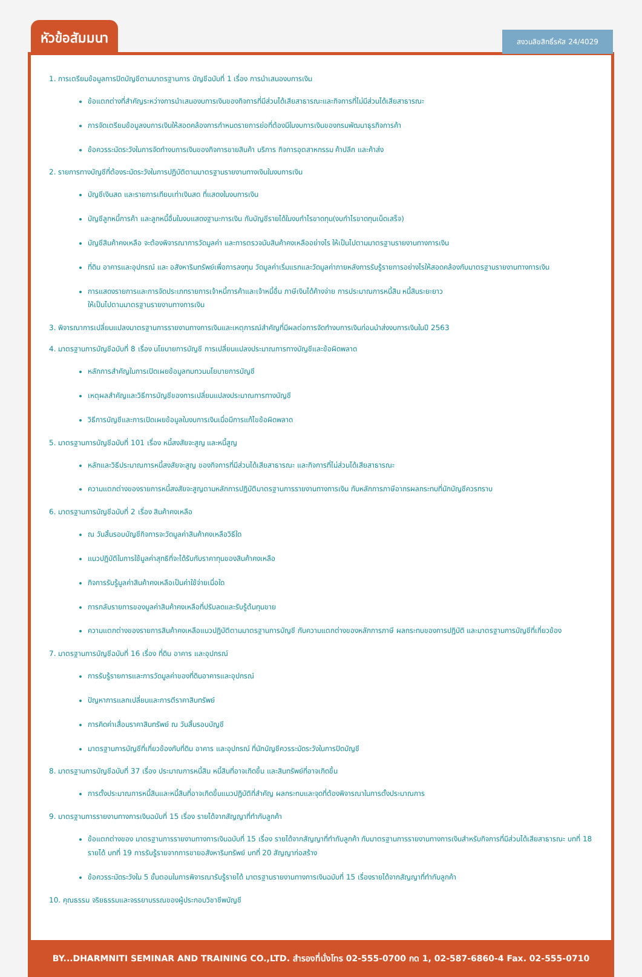หัวข้อสัมมนา สงวนลิขสิทธิ์รหัส 24/4029
1. การเตรียมข้อมูลการปิดบัญชีตามมาตรฐานการ บัญชีฉบับที่ 1 เรื่อง การนำเสนองบการเงิน
ข้อแตกต่างที่สำคัญระหว่างการนำเสนองบการเงินของกิจการที่มีส่วนได้เสียสาธารณะและกิจการที่ไม่มีส่วนได้เสียสาธารณะ
การจัดเตรียมข้อมูลงบการเงินให้สอดคล้องการกำหนดรายการย่อที่ต้องมีในงบการเงินของกรมพัฒนาธุรกิจการค้า
ข้อควรระมัดระวังในการจัดทำงบการเงินของกิจการขายสินค้า บริการ กิจการอุตสาหกรรม ค้าปลีก และค้าส่ง
2. รายการทางบัญชีที่ต้องระมัดระวังในการปฏิบัติตามมาตรฐานรายงานทางเงินในงบการเงิน
บัญชีเงินสด และรายการเทียบเท่าเงินสด ที่แสดงในงบการเงิน
บัญชีลูกหนี้การค้า และลูกหนี้อื่นในงบแสดงฐานะการเงิน กับบัญชีรายได้ในงบกำไรขาดทุน(งบกำไรขาดทุนเบ็ดเสร็จ)
บัญชีสินค้าคงเหลือ จะต้องพิจารณาการวัดมูลค่า และการตรวจนับสินค้าคงเหลืออย่างไร ให้เป็นไปตามมาตรฐานรายงานทางการเงิน
ที่ดิน อาคารและอุปกรณ์ และ อสังหาริมทรัพย์เพื่อการลงทุน วัดมูลค่าเริ่มแรกและวัดมูลค่าภายหลังการรับรู้รายการอย่างไรให้สอดคล้องกับมาตรฐานรายงานทางการเงิน
การแสดงรายการและการจัดประเภทรายการเจ้าหนี้การค้าและเจ้าหนี้อื่น ภาษีเงินได้ค้างจ่าย การประมาณการหนี้สิน หนี้สินระยะยาว
ให้เป็นไปตามมาตรฐานรายงานทางการเงิน
3. พิจารณาการเปลี่ยนแปลงมาตรฐานการรายงานทางการเงินและเหตุการณ์สำคัญที่มีผลต่อการจัดทำงบการเงินก่อนนำส่งงบการเงินในปี 2563
4. มาตรฐานการบัญชีฉบับที่ 8 เรื่อง นโยบายการบัญชี การเปลี่ยนแปลงประมาณการทางบัญชีและข้อผิดพลาด
หลักการสำคัญในการเปิดเผยข้อมูลทบทวนนโยบายการบัญชี
เหตุผลสำคัญและวิธีการบัญชีของการเปลี่ยนแปลงประมาณการทางบัญชี
วิธีการบัญชีและการเปิดเผยข้อมูลในงบการเงินเมื่อมีการแก้ไขข้อผิดพลาด
5. มาตรฐานการบัญชีฉบับที่ 101 เรื่อง หนี้สงสัยจะสูญ และหนี้สูญ
หลักและวิธีประมาณการหนี้สงสัยจะสูญ ของกิจการที่มีส่วนได้เสียสาธารณะ และกิจการที่ไม่ส่วนได้เสียสาธารณะ
ความแตกต่างของรายการหนี้สงสัยจะสูญตามหลักการปฏิบัติมาตรฐานการรายงานทางการเงิน กับหลักการภาษีอากรผลกระทบที่นักบัญชีควรทราบ
6. มาตรฐานการบัญชีฉบับที่ 2 เรื่อง สินค้าคงเหลือ
ณ วันสิ้นรอบบัญชีกิจการจะวัดมูลค่าสินค้าคงเหลือวิธีใด
แนวปฏิบัติในการใช้มูลค่าสุทธิที่จะได้รับกับราคาทุนของสินค้าคงเหลือ
กิจการรับรู้มูลค่าสินค้าคงเหลือเป็นค่าใช้จ่ายเมื่อใด
การกลับรายการของมูลค่าสินค้าคงเหลือที่ปรับลดและรับรู้ต้นทุนขาย
ความแตกต่างของรายการสินค้าคงเหลือแนวปฏิบัติตามมาตรฐานการบัญชี กับความแตกต่างของหลักการภาษี ผลกระทบของการปฏิบัติ และมาตรฐานการบัญชีที่เกี่ยวข้อง
7. มาตรฐานการบัญชีฉบับที่ 16 เรื่อง ที่ดิน อาคาร และอุปกรณ์
การรับรู้รายการและการวัดมูลค่าของที่ดินอาคารและอุปกรณ์
ปัญหาการแลกเปลี่ยนและการตีราคาสินทรัพย์
การคิดค่าเสื่อมราคาสินทรัพย์ ณ วันสิ้นรอบบัญชี
มาตรฐานการบัญชีที่เกี่ยวข้องกับที่ดิน อาคาร และอุปกรณ์ ที่นักบัญชีควรระมัดระวังในการปิดบัญชี
8. มาตรฐานการบัญชีฉบับที่ 37 เรื่อง ประมาณการหนี้สิน หนี้สินที่อาจเกิดขึ้น และสินทรัพย์ที่อาจเกิดขึ้น
การตั้งประมาณการหนี้สินและหนี้สินที่อาจเกิดขึ้นแนวปฏิบัติที่สำคัญ ผลกระทบและจุดที่ต้องพิจารณาในการตั้งประมาณการ
9. มาตรฐานการรายงานทางการเงินฉบับที่ 15 เรื่อง รายได้จากสัญญาที่ทำกับลูกค้า
ข้อแตกต่างของ มาตรฐานการรายงานทางการเงินฉบับที่ 15 เรื่อง รายได้จากสัญญาที่ทำกับลูกค้า กับมาตรฐานการรายงานทางการเงินสำหรับกิจการที่มีส่วนได้เสียสาธารณะ บทที่ 18 รายได้ บทที่ 19 การรับรู้รายจากการขายอสังหาริมทรัพย์ บทที่ 20 สัญญาก่อสร้าง
ข้อควรระมัดระวังใน 5 ขั้นตอนในการพิจารณารับรู้รายได้ มาตรฐานรายงานทางการเงินฉบับที่ 15 เรื่องรายได้จากสัญญาที่ทำกับลูกค้า
10. คุณธรรม จริยธรรมและจรรยาบรรณของผู้ประกอบวิชาชีพบัญชี
BY...DHARMNITI SEMINAR AND TRAINING CO.,LTD. สำรองที่นั่งโทร 02-555-0700 กด 1, 02-587-6860-4 Fax. 02-555-0710